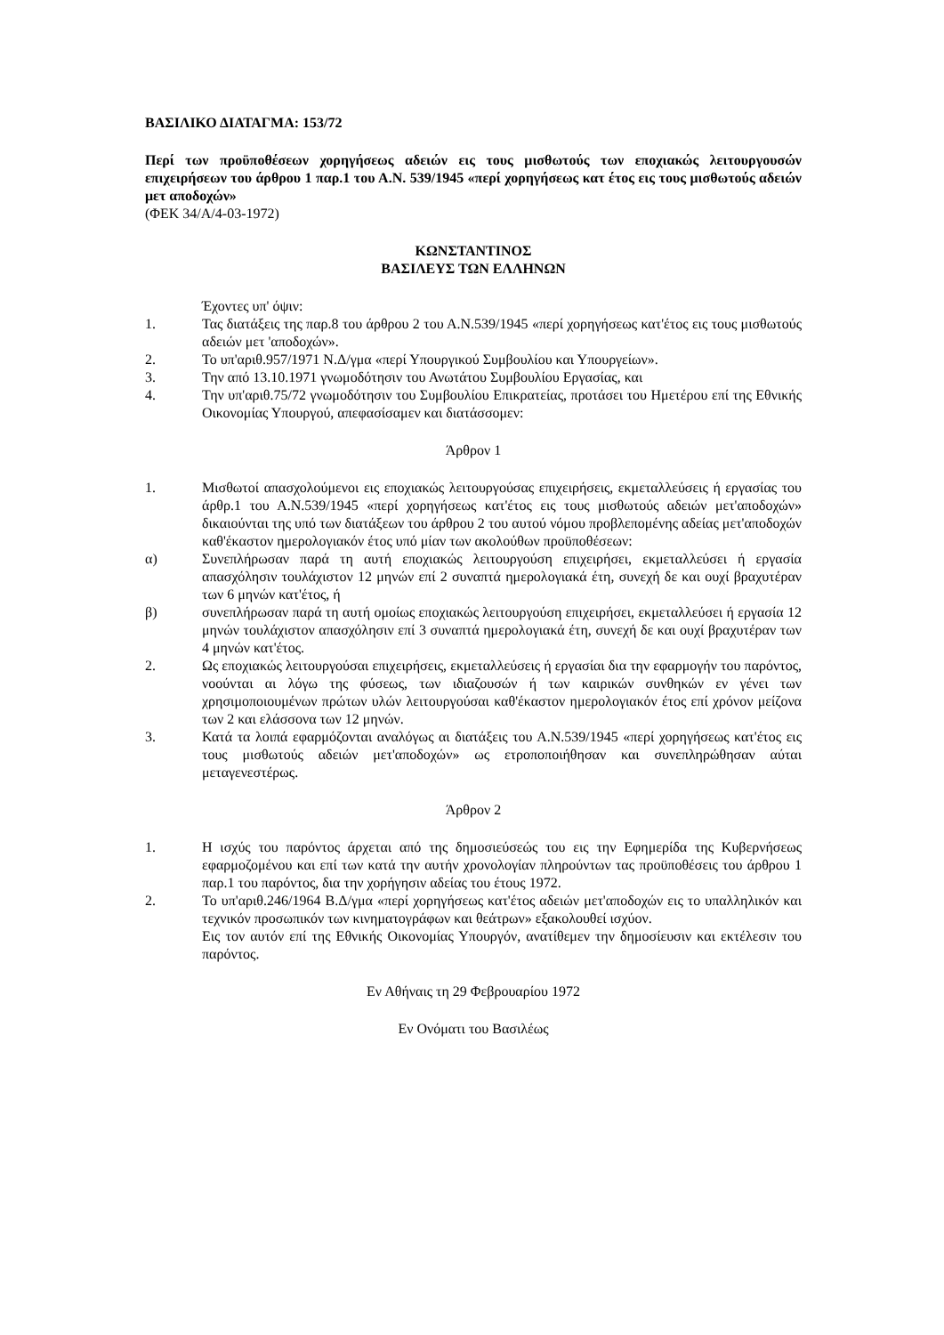ΒΑΣΙΛΙΚΟ ΔΙΑΤΑΓΜΑ: 153/72
Περί των προϋποθέσεων χορηγήσεως αδειών εις τους μισθωτούς των εποχιακώς λειτουργουσών επιχειρήσεων του άρθρου 1 παρ.1 του Α.Ν. 539/1945 «περί χορηγήσεως κατ έτος εις τους μισθωτούς αδειών μετ αποδοχών»
(ΦΕΚ 34/Α/4-03-1972)
ΚΩΝΣΤΑΝΤΙΝΟΣ
ΒΑΣΙΛΕΥΣ ΤΩΝ ΕΛΛΗΝΩΝ
Έχοντες υπ' όψιν:
1. Τας διατάξεις της παρ.8 του άρθρου 2 του Α.Ν.539/1945 «περί χορηγήσεως κατ'έτος εις τους μισθωτούς αδειών μετ 'αποδοχών».
2. Το υπ'αριθ.957/1971 Ν.Δ/γμα «περί Υπουργικού Συμβουλίου και Υπουργείων».
3. Την από 13.10.1971 γνωμοδότησιν του Ανωτάτου Συμβουλίου Εργασίας, και
4. Την υπ'αριθ.75/72 γνωμοδότησιν του Συμβουλίου Επικρατείας, προτάσει του Ημετέρου επί της Εθνικής Οικονομίας Υπουργού, απεφασίσαμεν και διατάσσομεν:
Άρθρον 1
1. Μισθωτοί απασχολούμενοι εις εποχιακώς λειτουργούσας επιχειρήσεις, εκμεταλλεύσεις ή εργασίας του άρθρ.1 του Α.Ν.539/1945 «περί χορηγήσεως κατ'έτος εις τους μισθωτούς αδειών μετ'αποδοχών» δικαιούνται της υπό των διατάξεων του άρθρου 2 του αυτού νόμου προβλεπομένης αδείας μετ'αποδοχών καθ'έκαστον ημερολογιακόν έτος υπό μίαν των ακολούθων προϋποθέσεων:
α) Συνεπλήρωσαν παρά τη αυτή εποχιακώς λειτουργούση επιχειρήσει, εκμεταλλεύσει ή εργασία απασχόλησιν τουλάχιστον 12 μηνών επί 2 συναπτά ημερολογιακά έτη, συνεχή δε και ουχί βραχυτέραν των 6 μηνών κατ'έτος, ή
β) συνεπλήρωσαν παρά τη αυτή ομοίως εποχιακώς λειτουργούση επιχειρήσει, εκμεταλλεύσει ή εργασία 12 μηνών τουλάχιστον απασχόλησιν επί 3 συναπτά ημερολογιακά έτη, συνεχή δε και ουχί βραχυτέραν των 4 μηνών κατ'έτος.
2. Ως εποχιακώς λειτουργούσαι επιχειρήσεις, εκμεταλλεύσεις ή εργασίαι δια την εφαρμογήν του παρόντος, νοούνται αι λόγω της φύσεως, των ιδιαζουσών ή των καιρικών συνθηκών εν γένει των χρησιμοποιουμένων πρώτων υλών λειτουργούσαι καθ'έκαστον ημερολογιακόν έτος επί χρόνον μείζονα των 2 και ελάσσονα των 12 μηνών.
3. Κατά τα λοιπά εφαρμόζονται αναλόγως αι διατάξεις του Α.Ν.539/1945 «περί χορηγήσεως κατ'έτος εις τους μισθωτούς αδειών μετ'αποδοχών» ως ετροποποιήθησαν και συνεπληρώθησαν αύται μεταγενεστέρως.
Άρθρον 2
1. Η ισχύς του παρόντος άρχεται από της δημοσιεύσεώς του εις την Εφημερίδα της Κυβερνήσεως εφαρμοζομένου και επί των κατά την αυτήν χρονολογίαν πληρούντων τας προϋποθέσεις του άρθρου 1 παρ.1 του παρόντος, δια την χορήγησιν αδείας του έτους 1972.
2. Το υπ'αριθ.246/1964 Β.Δ/γμα «περί χορηγήσεως κατ'έτος αδειών μετ'αποδοχών εις το υπαλληλικόν και τεχνικόν προσωπικόν των κινηματογράφων και θεάτρων» εξακολουθεί ισχύον.
Εις τον αυτόν επί της Εθνικής Οικονομίας Υπουργόν, ανατίθεμεν την δημοσίευσιν και εκτέλεσιν του παρόντος.
Εν Αθήναις τη 29 Φεβρουαρίου 1972
Εν Ονόματι του Βασιλέως